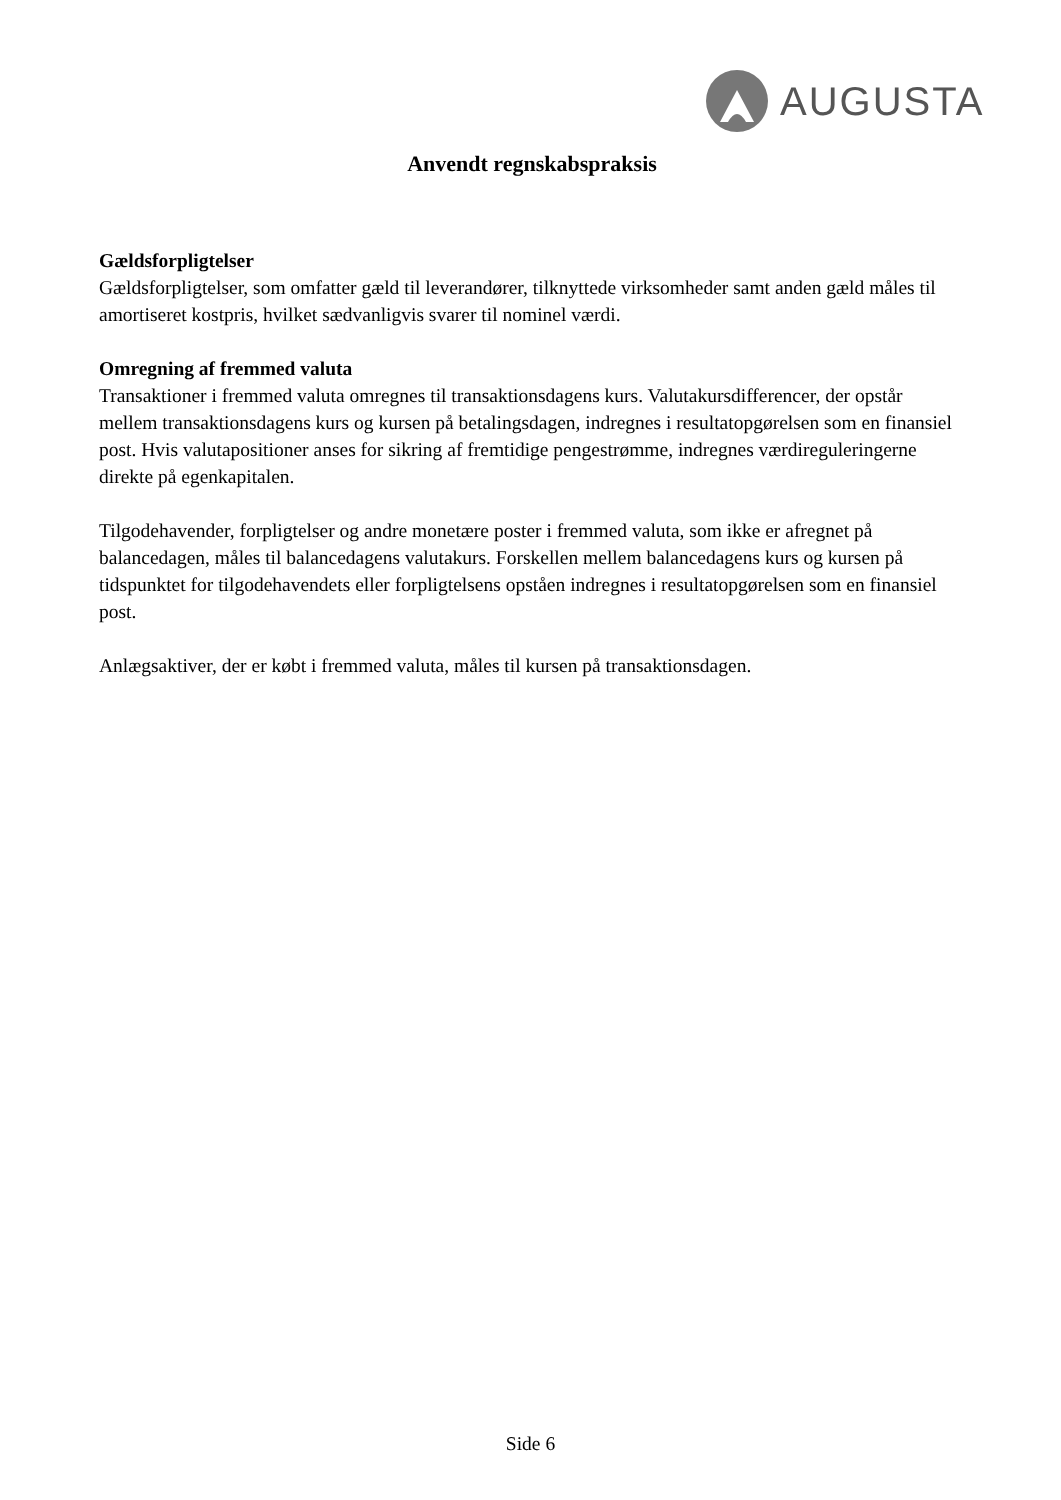AUGUSTA
Anvendt regnskabspraksis
Gældsforpligtelser
Gældsforpligtelser, som omfatter gæld til leverandører, tilknyttede virksomheder samt anden gæld måles til amortiseret kostpris, hvilket sædvanligvis svarer til nominel værdi.
Omregning af fremmed valuta
Transaktioner i fremmed valuta omregnes til transaktionsdagens kurs. Valutakursdifferencer, der opstår mellem transaktionsdagens kurs og kursen på betalingsdagen, indregnes i resultatopgørelsen som en finansiel post. Hvis valutapositioner anses for sikring af fremtidige pengestrømme, indregnes værdireguleringerne direkte på egenkapitalen.
Tilgodehavender, forpligtelser og andre monetære poster i fremmed valuta, som ikke er afregnet på balancedagen, måles til balancedagens valutakurs. Forskellen mellem balancedagens kurs og kursen på tidspunktet for tilgodehavendets eller forpligtelsens opståen indregnes i resultatopgørelsen som en finansiel post.
Anlægsaktiver, der er købt i fremmed valuta, måles til kursen på transaktionsdagen.
Side 6